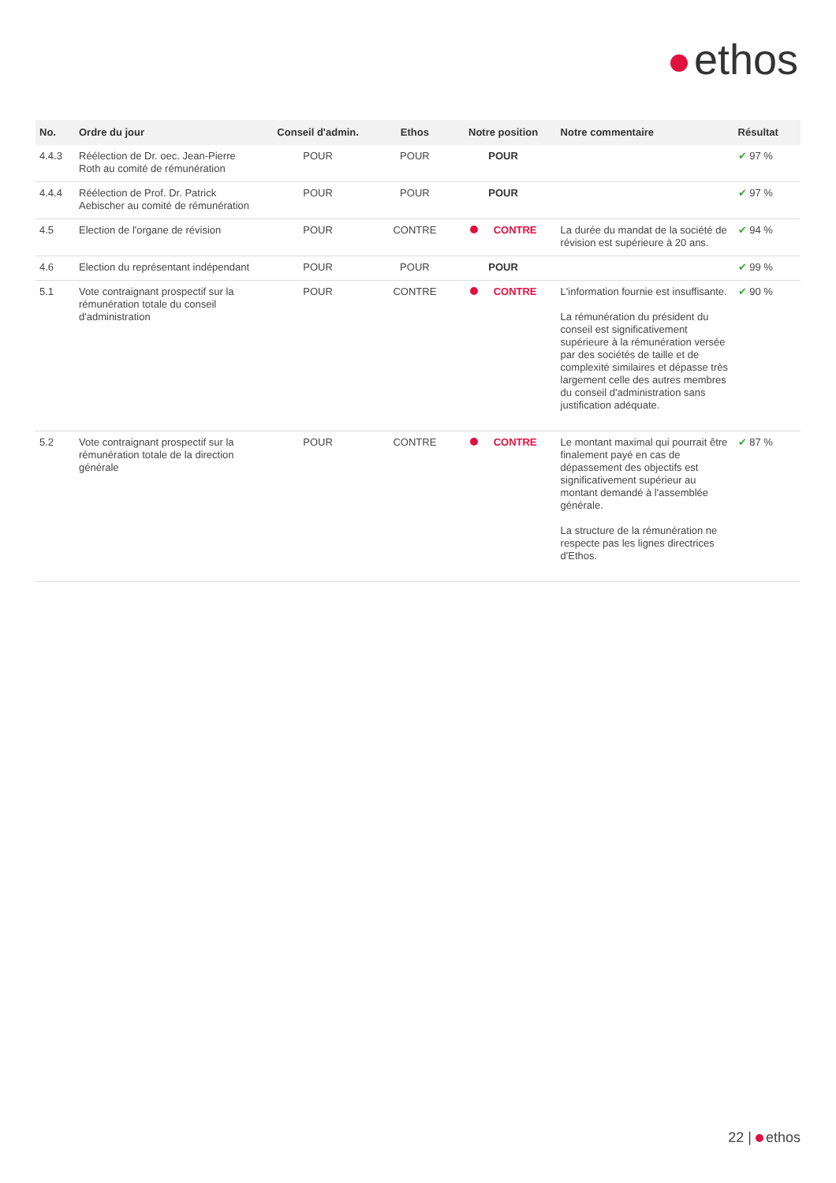ethos
| No. | Ordre du jour | Conseil d'admin. | Ethos | Notre position | Notre commentaire | Résultat |
| --- | --- | --- | --- | --- | --- | --- |
| 4.4.3 | Réélection de Dr. oec. Jean-Pierre Roth au comité de rémunération | POUR | POUR | POUR | | ✔ 97 % |
| 4.4.4 | Réélection de Prof. Dr. Patrick Aebischer au comité de rémunération | POUR | POUR | POUR | | ✔ 97 % |
| 4.5 | Election de l'organe de révision | POUR | CONTRE | CONTRE | La durée du mandat de la société de révision est supérieure à 20 ans. | ✔ 94 % |
| 4.6 | Election du représentant indépendant | POUR | POUR | POUR | | ✔ 99 % |
| 5.1 | Vote contraignant prospectif sur la rémunération totale du conseil d'administration | POUR | CONTRE | CONTRE | L'information fournie est insuffisante. La rémunération du président du conseil est significativement supérieure à la rémunération versée par des sociétés de taille et de complexité similaires et dépasse très largement celle des autres membres du conseil d'administration sans justification adéquate. | ✔ 90 % |
| 5.2 | Vote contraignant prospectif sur la rémunération totale de la direction générale | POUR | CONTRE | CONTRE | Le montant maximal qui pourrait être finalement payé en cas de dépassement des objectifs est significativement supérieur au montant demandé à l'assemblée générale. La structure de la rémunération ne respecte pas les lignes directrices d'Ethos. | ✔ 87 % |
22 | ethos